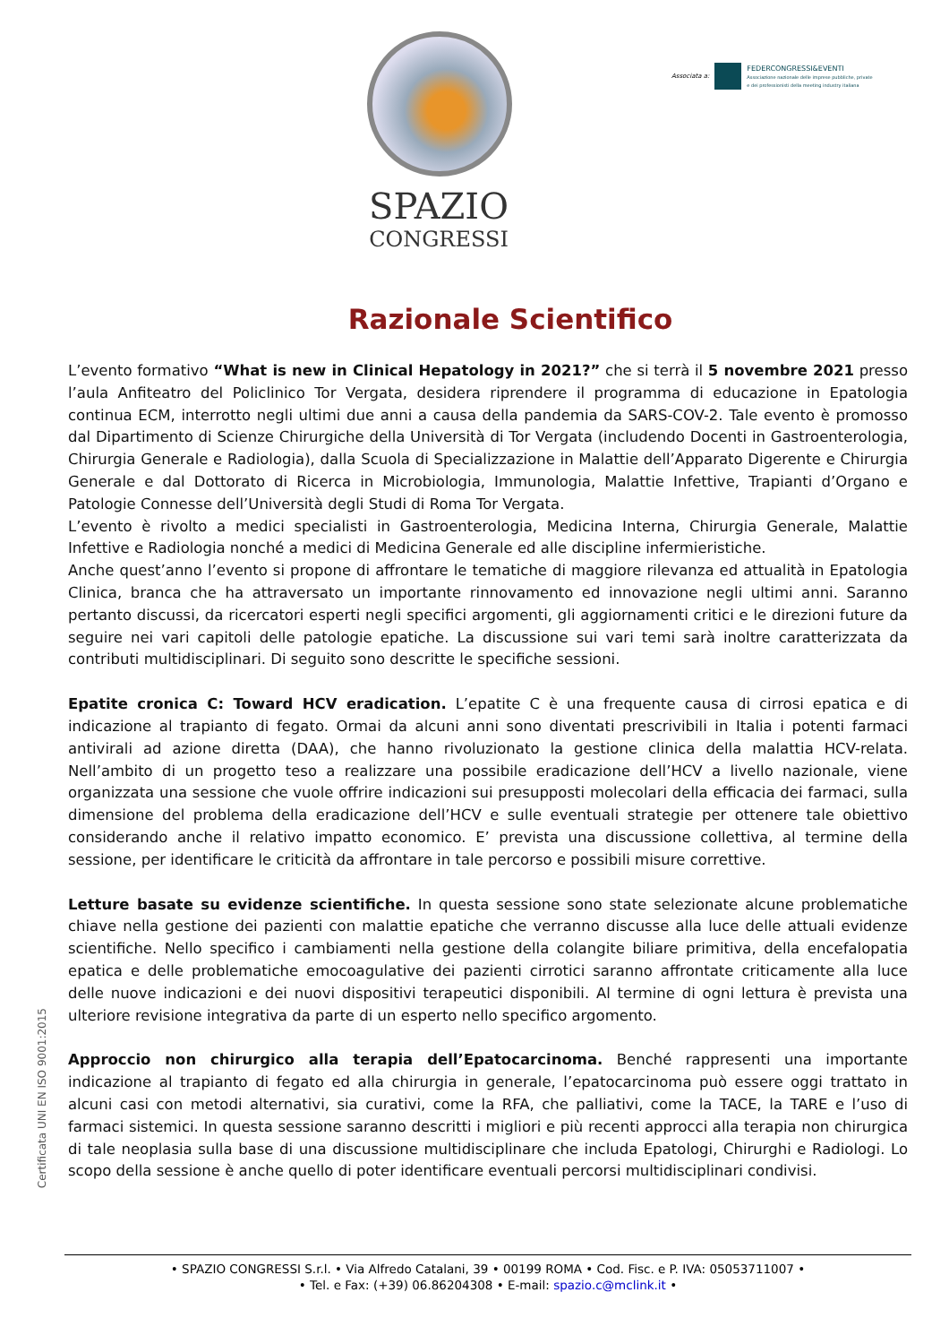SPAZIO
CONGRESSI
Associata a:
FEDERCONGRESSI&EVENTI
Associazione nazionale delle imprese pubbliche, private
e dei professionisti della meeting industry italiana
Razionale Scientifico
L’evento formativo “What is new in Clinical Hepatology in 2021?” che si terrà il 5 novembre 2021 presso l’aula Anfiteatro del Policlinico Tor Vergata, desidera riprendere il programma di educazione in Epatologia continua ECM, interrotto negli ultimi due anni a causa della pandemia da SARS-COV-2. Tale evento è promosso dal Dipartimento di Scienze Chirurgiche della Università di Tor Vergata (includendo Docenti in Gastroenterologia, Chirurgia Generale e Radiologia), dalla Scuola di Specializzazione in Malattie dell’Apparato Digerente e Chirurgia Generale e dal Dottorato di Ricerca in Microbiologia, Immunologia, Malattie Infettive, Trapianti d’Organo e Patologie Connesse dell’Università degli Studi di Roma Tor Vergata.
L’evento è rivolto a medici specialisti in Gastroenterologia, Medicina Interna, Chirurgia Generale, Malattie Infettive e Radiologia nonché a medici di Medicina Generale ed alle discipline infermieristiche.
Anche quest’anno l’evento si propone di affrontare le tematiche di maggiore rilevanza ed attualità in Epatologia Clinica, branca che ha attraversato un importante rinnovamento ed innovazione negli ultimi anni. Saranno pertanto discussi, da ricercatori esperti negli specifici argomenti, gli aggiornamenti critici e le direzioni future da seguire nei vari capitoli delle patologie epatiche. La discussione sui vari temi sarà inoltre caratterizzata da contributi multidisciplinari. Di seguito sono descritte le specifiche sessioni.
Epatite cronica C: Toward HCV eradication. L’epatite C è una frequente causa di cirrosi epatica e di indicazione al trapianto di fegato. Ormai da alcuni anni sono diventati prescrivibili in Italia i potenti farmaci antivirali ad azione diretta (DAA), che hanno rivoluzionato la gestione clinica della malattia HCV-relata. Nell’ambito di un progetto teso a realizzare una possibile eradicazione dell’HCV a livello nazionale, viene organizzata una sessione che vuole offrire indicazioni sui presupposti molecolari della efficacia dei farmaci, sulla dimensione del problema della eradicazione dell’HCV e sulle eventuali strategie per ottenere tale obiettivo considerando anche il relativo impatto economico. E’ prevista una discussione collettiva, al termine della sessione, per identificare le criticità da affrontare in tale percorso e possibili misure correttive.
Letture basate su evidenze scientifiche. In questa sessione sono state selezionate alcune problematiche chiave nella gestione dei pazienti con malattie epatiche che verranno discusse alla luce delle attuali evidenze scientifiche. Nello specifico i cambiamenti nella gestione della colangite biliare primitiva, della encefalopatia epatica e delle problematiche emocoagulative dei pazienti cirrotici saranno affrontate criticamente alla luce delle nuove indicazioni e dei nuovi dispositivi terapeutici disponibili. Al termine di ogni lettura è prevista una ulteriore revisione integrativa da parte di un esperto nello specifico argomento.
Approccio non chirurgico alla terapia dell’Epatocarcinoma. Benché rappresenti una importante indicazione al trapianto di fegato ed alla chirurgia in generale, l’epatocarcinoma può essere oggi trattato in alcuni casi con metodi alternativi, sia curativi, come la RFA, che palliativi, come la TACE, la TARE e l’uso di farmaci sistemici. In questa sessione saranno descritti i migliori e più recenti approcci alla terapia non chirurgica di tale neoplasia sulla base di una discussione multidisciplinare che includa Epatologi, Chirurghi e Radiologi. Lo scopo della sessione è anche quello di poter identificare eventuali percorsi multidisciplinari condivisi.
Certificata UNI EN ISO 9001:2015
• SPAZIO CONGRESSI S.r.l. • Via Alfredo Catalani, 39 • 00199 ROMA • Cod. Fisc. e P. IVA: 05053711007 •
• Tel. e Fax: (+39) 06.86204308 • E-mail: spazio.c@mclink.it •